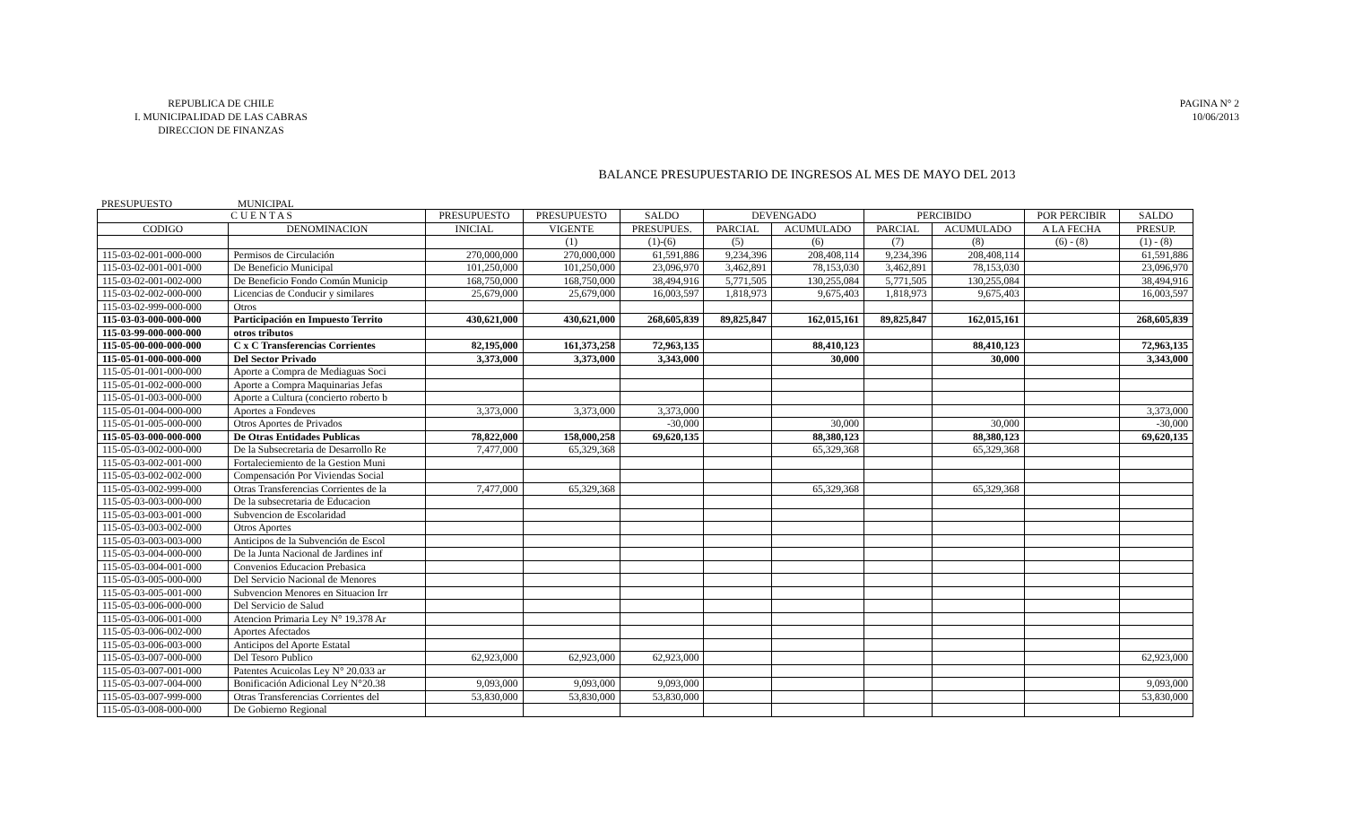REPUBLICA DE CHILE
I. MUNICIPALIDAD DE LAS CABRAS
DIRECCION DE FINANZAS
PAGINA N° 2
10/06/2013
BALANCE PRESUPUESTARIO DE INGRESOS AL MES DE MAYO DEL 2013
PRESUPUESTO MUNICIPAL
| C U E N T A S | | PRESUPUESTO | PRESUPUESTO | SALDO | DEVENGADO | | PERCIBIDO | | POR PERCIBIR | SALDO |
| --- | --- | --- | --- | --- | --- | --- | --- | --- | --- | --- |
| CODIGO | DENOMINACION | INICIAL | VIGENTE | PRESUPUES. | PARCIAL | ACUMULADO | PARCIAL | ACUMULADO | A LA FECHA | PRESUP. |
| | | | (1) | (1)-(6) | (5) | (6) | (7) | (8) | (6) - (8) | (1) - (8) |
| 115-03-02-001-000-000 | Permisos de Circulación | 270,000,000 | 270,000,000 | 61,591,886 | 9,234,396 | 208,408,114 | 9,234,396 | 208,408,114 | | 61,591,886 |
| 115-03-02-001-001-000 | De Beneficio Municipal | 101,250,000 | 101,250,000 | 23,096,970 | 3,462,891 | 78,153,030 | 3,462,891 | 78,153,030 | | 23,096,970 |
| 115-03-02-001-002-000 | De Beneficio Fondo Común Municip | 168,750,000 | 168,750,000 | 38,494,916 | 5,771,505 | 130,255,084 | 5,771,505 | 130,255,084 | | 38,494,916 |
| 115-03-02-002-000-000 | Licencias de Conducir y similares | 25,679,000 | 25,679,000 | 16,003,597 | 1,818,973 | 9,675,403 | 1,818,973 | 9,675,403 | | 16,003,597 |
| 115-03-02-999-000-000 | Otros | | | | | | | | | |
| 115-03-03-000-000-000 | Participación en Impuesto Territo | 430,621,000 | 430,621,000 | 268,605,839 | 89,825,847 | 162,015,161 | 89,825,847 | 162,015,161 | | 268,605,839 |
| 115-03-99-000-000-000 | otros tributos | | | | | | | | | |
| 115-05-00-000-000-000 | C x C Transferencias Corrientes | 82,195,000 | 161,373,258 | 72,963,135 | | 88,410,123 | | 88,410,123 | | 72,963,135 |
| 115-05-01-000-000-000 | Del Sector Privado | 3,373,000 | 3,373,000 | 3,343,000 | | 30,000 | | 30,000 | | 3,343,000 |
| 115-05-01-001-000-000 | Aporte a Compra de Mediaguas Soci | | | | | | | | | |
| 115-05-01-002-000-000 | Aporte a Compra Maquinarias Jefas | | | | | | | | | |
| 115-05-01-003-000-000 | Aporte a Cultura (concierto roberto b | | | | | | | | | |
| 115-05-01-004-000-000 | Aportes a Fondeves | 3,373,000 | 3,373,000 | 3,373,000 | | | | | | 3,373,000 |
| 115-05-01-005-000-000 | Otros Aportes de Privados | | | -30,000 | | 30,000 | | 30,000 | | -30,000 |
| 115-05-03-000-000-000 | De Otras Entidades Publicas | 78,822,000 | 158,000,258 | 69,620,135 | | 88,380,123 | | 88,380,123 | | 69,620,135 |
| 115-05-03-002-000-000 | De la Subsecretaria de Desarrollo Re | 7,477,000 | 65,329,368 | | | 65,329,368 | | 65,329,368 | | |
| 115-05-03-002-001-000 | Fortaleciemiento de la Gestion Muni | | | | | | | | | |
| 115-05-03-002-002-000 | Compensación Por Viviendas Social | | | | | | | | | |
| 115-05-03-002-999-000 | Otras Transferencias Corrientes de la | 7,477,000 | 65,329,368 | | | 65,329,368 | | 65,329,368 | | |
| 115-05-03-003-000-000 | De la subsecretaria de Educacion | | | | | | | | | |
| 115-05-03-003-001-000 | Subvencion de Escolaridad | | | | | | | | | |
| 115-05-03-003-002-000 | Otros Aportes | | | | | | | | | |
| 115-05-03-003-003-000 | Anticipos de la Subvención de Escol | | | | | | | | | |
| 115-05-03-004-000-000 | De la Junta Nacional de Jardines inf | | | | | | | | | |
| 115-05-03-004-001-000 | Convenios Educacion Prebasica | | | | | | | | | |
| 115-05-03-005-000-000 | Del Servicio Nacional de Menores | | | | | | | | | |
| 115-05-03-005-001-000 | Subvencion Menores en Situacion Irr | | | | | | | | | |
| 115-05-03-006-000-000 | Del Servicio de Salud | | | | | | | | | |
| 115-05-03-006-001-000 | Atencion Primaria Ley N° 19.378 Ar | | | | | | | | | |
| 115-05-03-006-002-000 | Aportes Afectados | | | | | | | | | |
| 115-05-03-006-003-000 | Anticipos del Aporte Estatal | | | | | | | | | |
| 115-05-03-007-000-000 | Del Tesoro Publico | 62,923,000 | 62,923,000 | 62,923,000 | | | | | | 62,923,000 |
| 115-05-03-007-001-000 | Patentes Acuicolas Ley N° 20.033 ar | | | | | | | | | |
| 115-05-03-007-004-000 | Bonificación Adicional Ley N°20.38 | 9,093,000 | 9,093,000 | 9,093,000 | | | | | | 9,093,000 |
| 115-05-03-007-999-000 | Otras Transferencias Corrientes del | 53,830,000 | 53,830,000 | 53,830,000 | | | | | | 53,830,000 |
| 115-05-03-008-000-000 | De Gobierno Regional | | | | | | | | | |